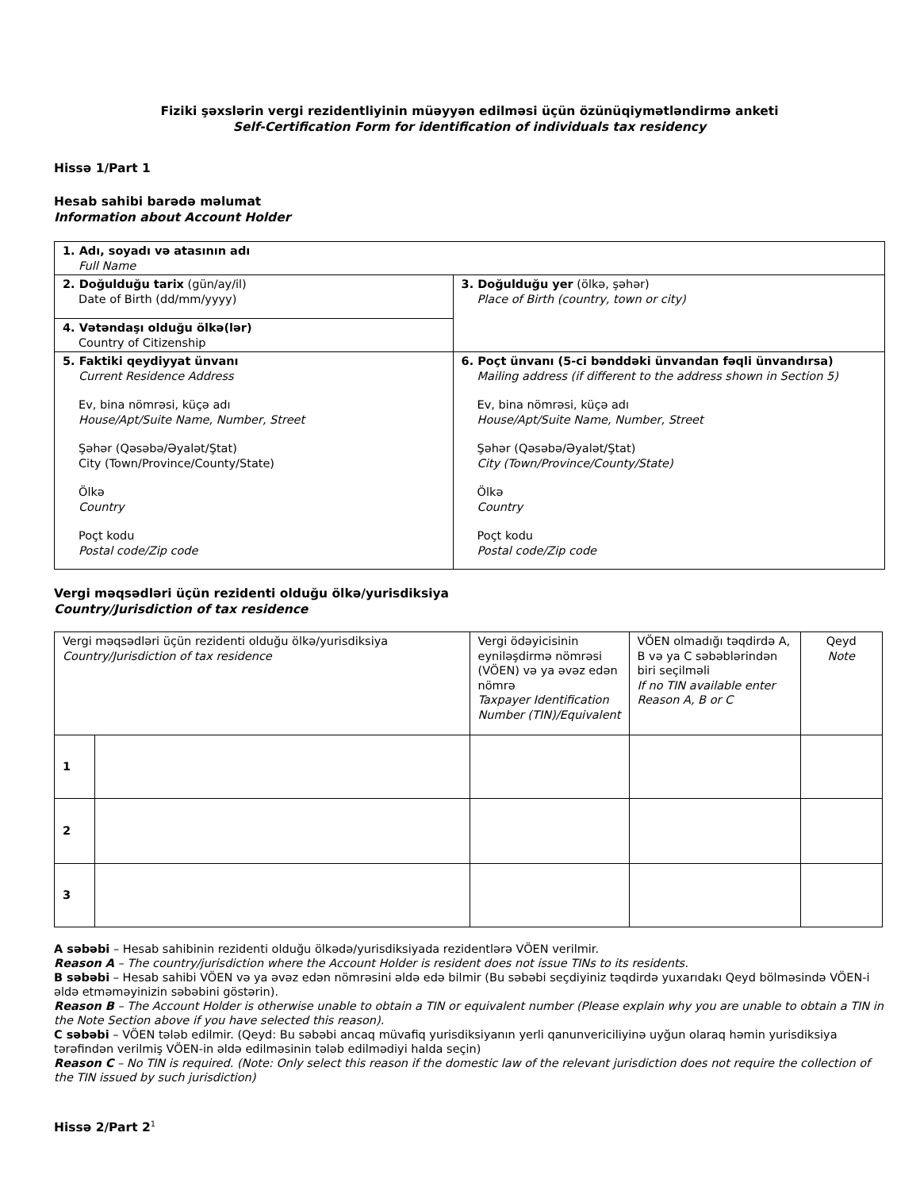Fiziki şəxslərin vergi rezidentliyinin müəyyən edilməsi üçün özünüqiymətləndirmə anketi
Self-Certification Form for identification of individuals tax residency
Hissə 1/Part 1
Hesab sahibi barədə məlumat
Information about Account Holder
| 1. Adı, soyadı və atasının adı Full Name | |
| 2. Doğulduğu tarix (gün/ay/il) Date of Birth (dd/mm/yyyy) | 3. Doğulduğu yer (ölkə, şəhər) Place of Birth (country, town or city) |
| 4. Vətəndaşı olduğu ölkə(lər) Country of Citizenship | |
| 5. Faktiki qeydiyyat ünvanı Current Residence Address Ev, bina nömrəsi, küçə adı House/Apt/Suite Name, Number, Street Şəhər (Qəsəbə/Əyalət/Ştat) City (Town/Province/County/State) Ölkə Country Poçt kodu Postal code/Zip code | 6. Poçt ünvanı (5-ci bənddəki ünvandan fəqli ünvandırsa) Mailing address (if different to the address shown in Section 5) Ev, bina nömrəsi, küçə adı House/Apt/Suite Name, Number, Street Şəhər (Qəsəbə/Əyalət/Ştat) City (Town/Province/County/State) Ölkə Country Poçt kodu Postal code/Zip code |
Vergi məqsədləri üçün rezidenti olduğu ölkə/yurisdiksiya
Country/Jurisdiction of tax residence
| Vergi məqsədləri üçün rezidenti olduğu ölkə/yurisdiksiya Country/Jurisdiction of tax residence | | Vergi ödəyicisinin eyniləşdirmə nömrəsi (VÖEN) və ya əvəz edən nömrə Taxpayer Identification Number (TIN)/Equivalent | VÖEN olmadığı təqdirdə A, B və ya C səbəblərindən biri seçilməli If no TIN available enter Reason A, B or C | Qeyd Note |
| 1 | | | | |
| 2 | | | | |
| 3 | | | | |
A səbəbi – Hesab sahibinin rezidenti olduğu ölkədə/yurisdiksiyada rezidentlərə VÖEN verilmir.
Reason A – The country/jurisdiction where the Account Holder is resident does not issue TINs to its residents.
B səbəbi – Hesab sahibi VÖEN və ya əvəz edən nömrəsini əldə edə bilmir (Bu səbəbi seçdiyiniz təqdirdə yuxarıdakı Qeyd bölməsində VÖEN-i əldə etməməyinizin səbəbini göstərin).
Reason B – The Account Holder is otherwise unable to obtain a TIN or equivalent number (Please explain why you are unable to obtain a TIN in the Note Section above if you have selected this reason).
C səbəbi – VÖEN tələb edilmir. (Qeyd: Bu səbəbi ancaq müvafiq yurisdiksiyanın yerli qanunvericiliyinə uyğun olaraq həmin yurisdiksiya tərəfindən verilmiş VÖEN-in əldə edilməsinin tələb edilmədiyi halda seçin)
Reason C – No TIN is required. (Note: Only select this reason if the domestic law of the relevant jurisdiction does not require the collection of the TIN issued by such jurisdiction)
Hissə 2/Part 2<sup>1</sup>